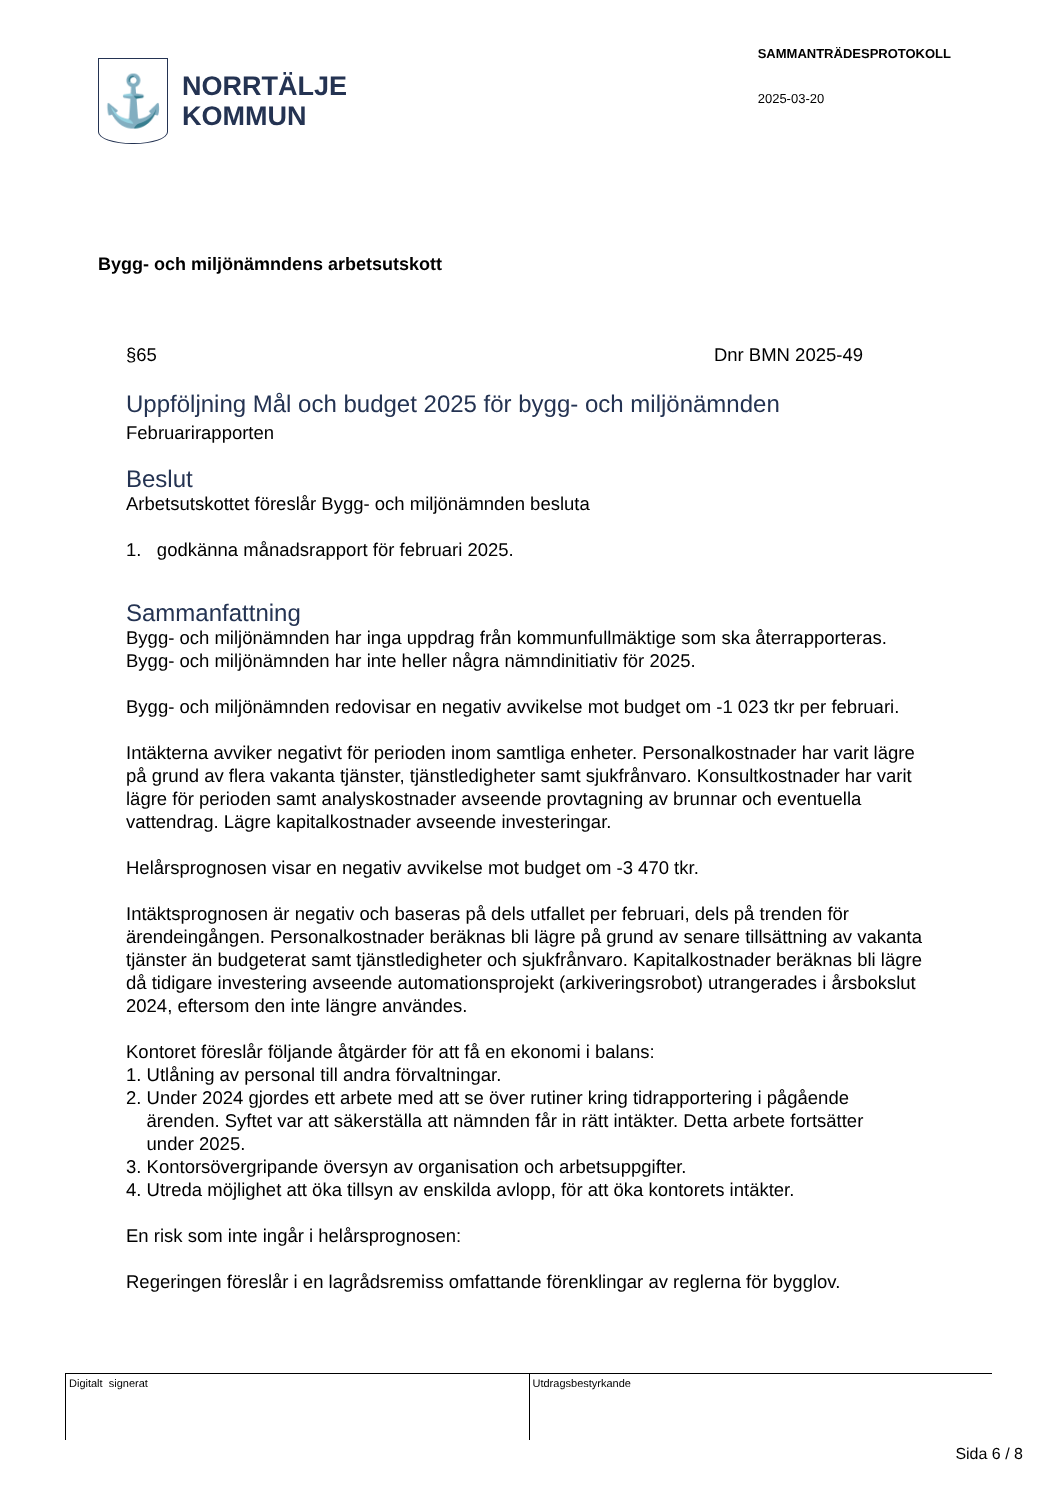⚓
NORRTÄLJE
KOMMUN
SAMMANTRÄDESPROTOKOLL
2025-03-20
Bygg- och miljönämndens arbetsutskott
§65 Dnr BMN 2025-49
Uppföljning Mål och budget 2025 för bygg- och miljönämnden
Februarirapporten
Beslut
Arbetsutskottet föreslår Bygg- och miljönämnden besluta
1. godkänna månadsrapport för februari 2025.
Sammanfattning
Bygg- och miljönämnden har inga uppdrag från kommunfullmäktige som ska återrapporteras. Bygg- och miljönämnden har inte heller några nämndinitiativ för 2025.
Bygg- och miljönämnden redovisar en negativ avvikelse mot budget om -1 023 tkr per februari.
Intäkterna avviker negativt för perioden inom samtliga enheter. Personalkostnader har varit lägre på grund av flera vakanta tjänster, tjänstledigheter samt sjukfrånvaro. Konsultkostnader har varit lägre för perioden samt analyskostnader avseende provtagning av brunnar och eventuella vattendrag. Lägre kapitalkostnader avseende investeringar.
Helårsprognosen visar en negativ avvikelse mot budget om -3 470 tkr.
Intäktsprognosen är negativ och baseras på dels utfallet per februari, dels på trenden för ärendeingången. Personalkostnader beräknas bli lägre på grund av senare tillsättning av vakanta tjänster än budgeterat samt tjänstledigheter och sjukfrånvaro. Kapitalkostnader beräknas bli lägre då tidigare investering avseende automationsprojekt (arkiveringsrobot) utrangerades i årsbokslut 2024, eftersom den inte längre användes.
Kontoret föreslår följande åtgärder för att få en ekonomi i balans:
1. Utlåning av personal till andra förvaltningar.
2. Under 2024 gjordes ett arbete med att se över rutiner kring tidrapportering i pågående
ärenden. Syftet var att säkerställa att nämnden får in rätt intäkter. Detta arbete fortsätter
under 2025.
3. Kontorsövergripande översyn av organisation och arbetsuppgifter.
4. Utreda möjlighet att öka tillsyn av enskilda avlopp, för att öka kontorets intäkter.
En risk som inte ingår i helårsprognosen:
Regeringen föreslår i en lagrådsremiss omfattande förenklingar av reglerna för bygglov.
Digitalt signerat Utdragsbestyrkande
Sida 6 / 8